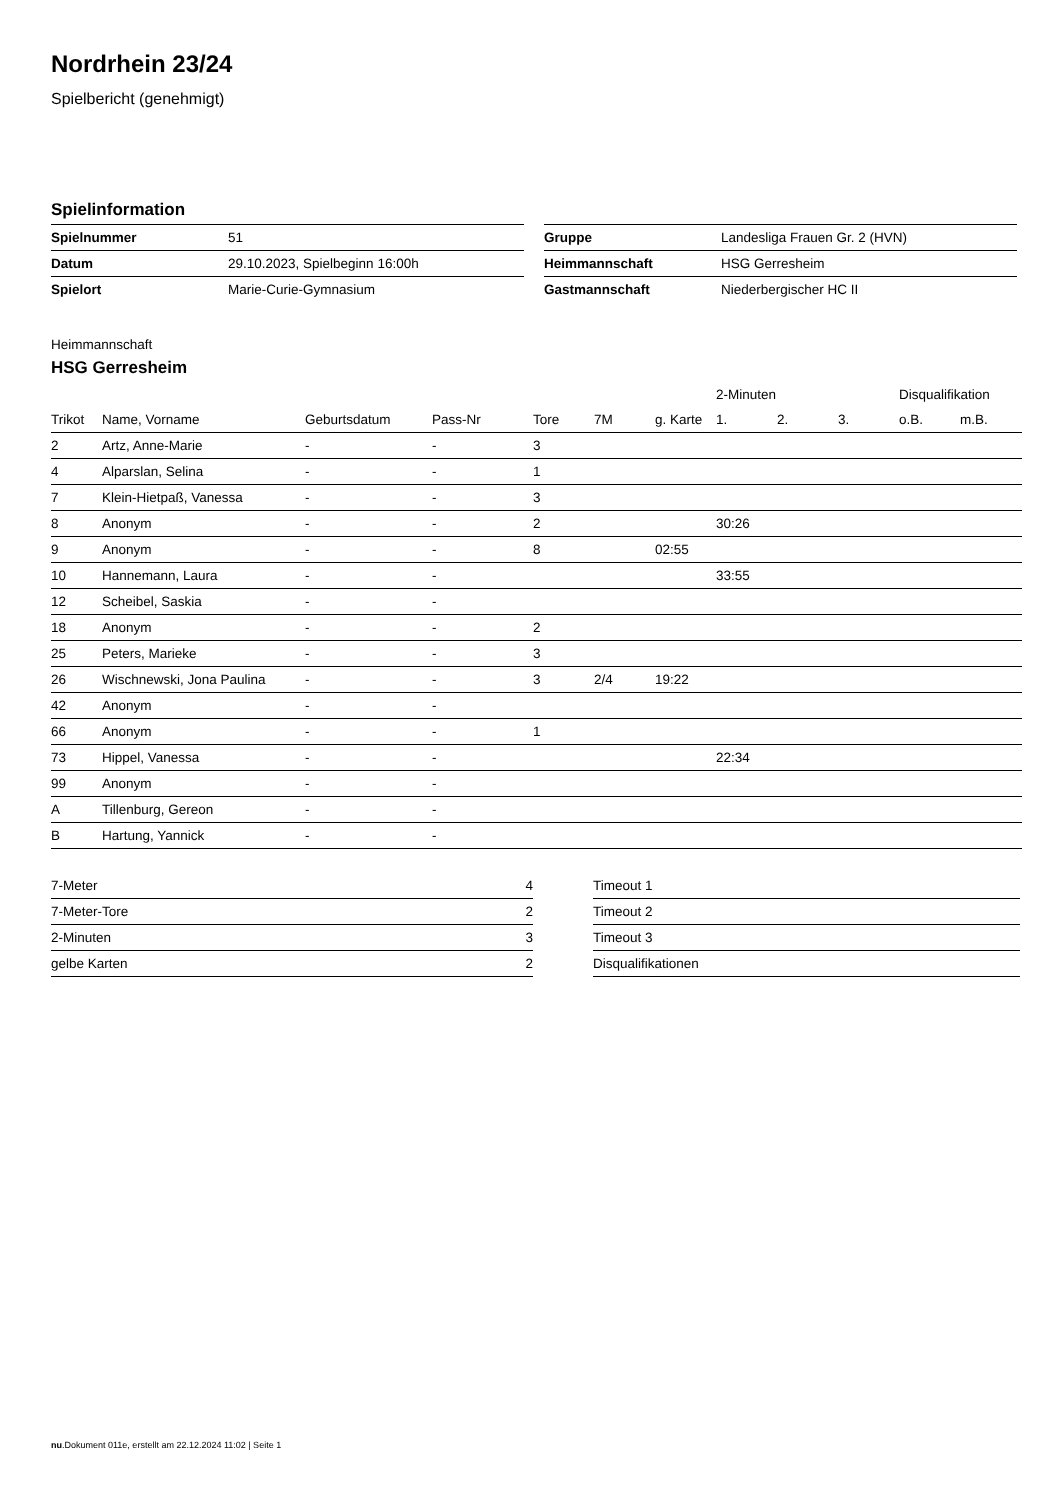Nordrhein 23/24
Spielbericht (genehmigt)
Spielinformation
| Spielnummer | 51 |
| Datum | 29.10.2023, Spielbeginn 16:00h |
| Spielort | Marie-Curie-Gymnasium |
| Gruppe | Landesliga Frauen Gr. 2 (HVN) |
| Heimmannschaft | HSG Gerresheim |
| Gastmannschaft | Niederbergischer HC II |
Heimmannschaft
HSG Gerresheim
| | | | | | | | 2-Minuten | | | Disqualifikation | |
| --- | --- | --- | --- | --- | --- | --- | --- | --- | --- | --- | --- |
| Trikot | Name, Vorname | Geburtsdatum | Pass-Nr | Tore | 7M | g. Karte | 1. | 2. | 3. | o.B. | m.B. |
| 2 | Artz, Anne-Marie | - | - | 3 | | | | | | | |
| 4 | Alparslan, Selina | - | - | 1 | | | | | | | |
| 7 | Klein-Hietpaß, Vanessa | - | - | 3 | | | | | | | |
| 8 | Anonym | - | - | 2 | | | 30:26 | | | | |
| 9 | Anonym | - | - | 8 | | 02:55 | | | | | |
| 10 | Hannemann, Laura | - | - | | | | 33:55 | | | | |
| 12 | Scheibel, Saskia | - | - | | | | | | | | |
| 18 | Anonym | - | - | 2 | | | | | | | |
| 25 | Peters, Marieke | - | - | 3 | | | | | | | |
| 26 | Wischnewski, Jona Paulina | - | - | 3 | 2/4 | 19:22 | | | | | |
| 42 | Anonym | - | - | | | | | | | | |
| 66 | Anonym | - | - | 1 | | | | | | | |
| 73 | Hippel, Vanessa | - | - | | | | 22:34 | | | | |
| 99 | Anonym | - | - | | | | | | | | |
| A | Tillenburg, Gereon | - | - | | | | | | | | |
| B | Hartung, Yannick | - | - | | | | | | | | |
| 7-Meter | 4 |
| 7-Meter-Tore | 2 |
| 2-Minuten | 3 |
| gelbe Karten | 2 |
| Timeout 1 |
| Timeout 2 |
| Timeout 3 |
| Disqualifikationen |
nu.Dokument 011e, erstellt am 22.12.2024 11:02 | Seite 1